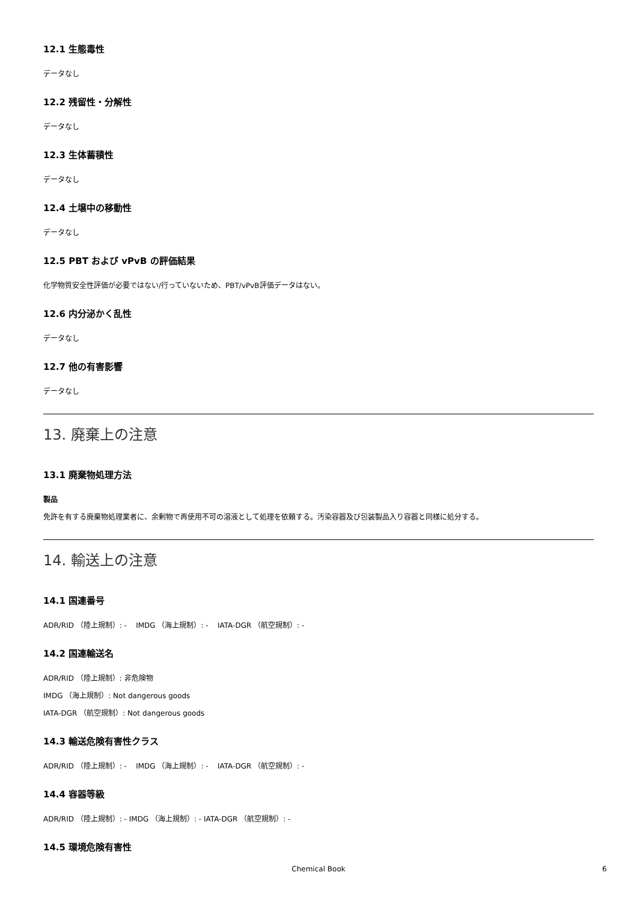12.1 生態毒性
データなし
12.2 残留性・分解性
データなし
12.3 生体蓄積性
データなし
12.4 土壌中の移動性
データなし
12.5 PBT および vPvB の評価結果
化学物質安全性評価が必要ではない/行っていないため、PBT/vPvB評価データはない。
12.6 内分泌かく乱性
データなし
12.7 他の有害影響
データなし
13. 廃棄上の注意
13.1 廃棄物処理方法
製品
免許を有する廃棄物処理業者に、余剰物で再使用不可の溶液として処理を依頼する。汚染容器及び包装製品入り容器と同様に処分する。
14. 輸送上の注意
14.1 国連番号
ADR/RID （陸上規制）: - IMDG （海上規制）: - IATA-DGR （航空規制）: -
14.2 国連輸送名
ADR/RID （陸上規制）: 非危険物
IMDG （海上規制）: Not dangerous goods
IATA-DGR （航空規制）: Not dangerous goods
14.3 輸送危険有害性クラス
ADR/RID （陸上規制）: - IMDG （海上規制）: - IATA-DGR （航空規制）: -
14.4 容器等級
ADR/RID （陸上規制）: - IMDG （海上規制）: - IATA-DGR （航空規制）: -
14.5 環境危険有害性
Chemical Book 6